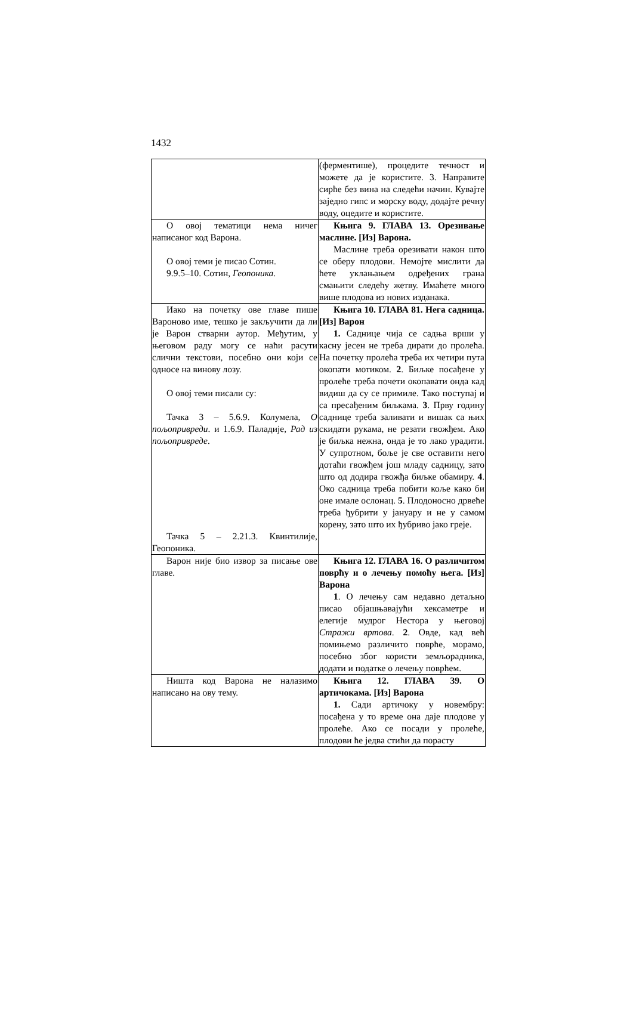1432
| | (ферментише), процедите течност и можете да је користите. 3. Направите сирће без вина на следећи начин. Кувајте заједно гипс и морску воду, додајте речну воду, оцедите и користите. |
| О овој тематици нема ничег написаног код Варона. О овој теми је писао Сотин. 9.9.5–10. Сотин, Геопоника . | Књига 9. ГЛАВА 13. Орезивање маслине. [Из] Варона. Маслине треба орезивати након што се оберу плодови. Немојте мислити да ћете уклањањем одређених грана смањити следећу жетву. Имаћете много више плодова из нових изданака. |
| Иако на почетку ове главе пише Вароново име, тешко је закључити да ли је Варон стварни аутор. Међутим, у његовом раду могу се наћи расути слични текстови, посебно они који се односе на винову лозу. О овој теми писали су: Тачка 3 – 5.6.9. Колумела, О пољопривреди . и 1.6.9. Паладије, Рад из пољопривреде . Тачка 5 – 2.21.3. Квинтилије, Геопоника. | Књига 10. ГЛАВА 81. Нега садница. [Из] Варон 1. Саднице чија се садња врши у касну јесен не треба дирати до пролећа. На почетку пролећа треба их четири пута окопати мотиком. 2 . Биљке посађене у пролеће треба почети окопавати онда кад видиш да су се примиле. Тако поступај и са пресађеним биљкама. 3 . Прву годину саднице треба заливати и вишак са њих скидати рукама, не резати гвожђем. Ако је биљка нежна, онда је то лако урадити. У супротном, боље је све оставити него дотаћи гвожђем још младу садницу, зато што од додира гвожђа биљке обамиру. 4 . Око садница треба побити коље како би оне имале ослонац. 5 . Плодоносно дрвеће треба ђубрити у јануару и не у самом корену, зато што их ђубриво јако греје. |
| Варон није био извор за писање ове главе. | Књига 12. ГЛАВА 16. О различитом поврћу и о лечењу помоћу њега. [Из] Варона 1 . О лечењу сам недавно детаљно писао објашњавајући хексаметре и елегије мудрог Нестора у његовој Стражи вртова . 2 . Овде, кад већ помињемо различито поврће, морамо, посебно због користи земљорадника, додати и податке о лечењу поврћем. |
| Ништа код Варона не налазимо написано на ову тему. | Књига 12. ГЛАВА 39. О артичокама. [Из] Варона 1. Сади артичоку у новембру: посађена у то време она даје плодове у пролеће. Ако се посади у пролеће, плодови ће једва стићи да порасту |